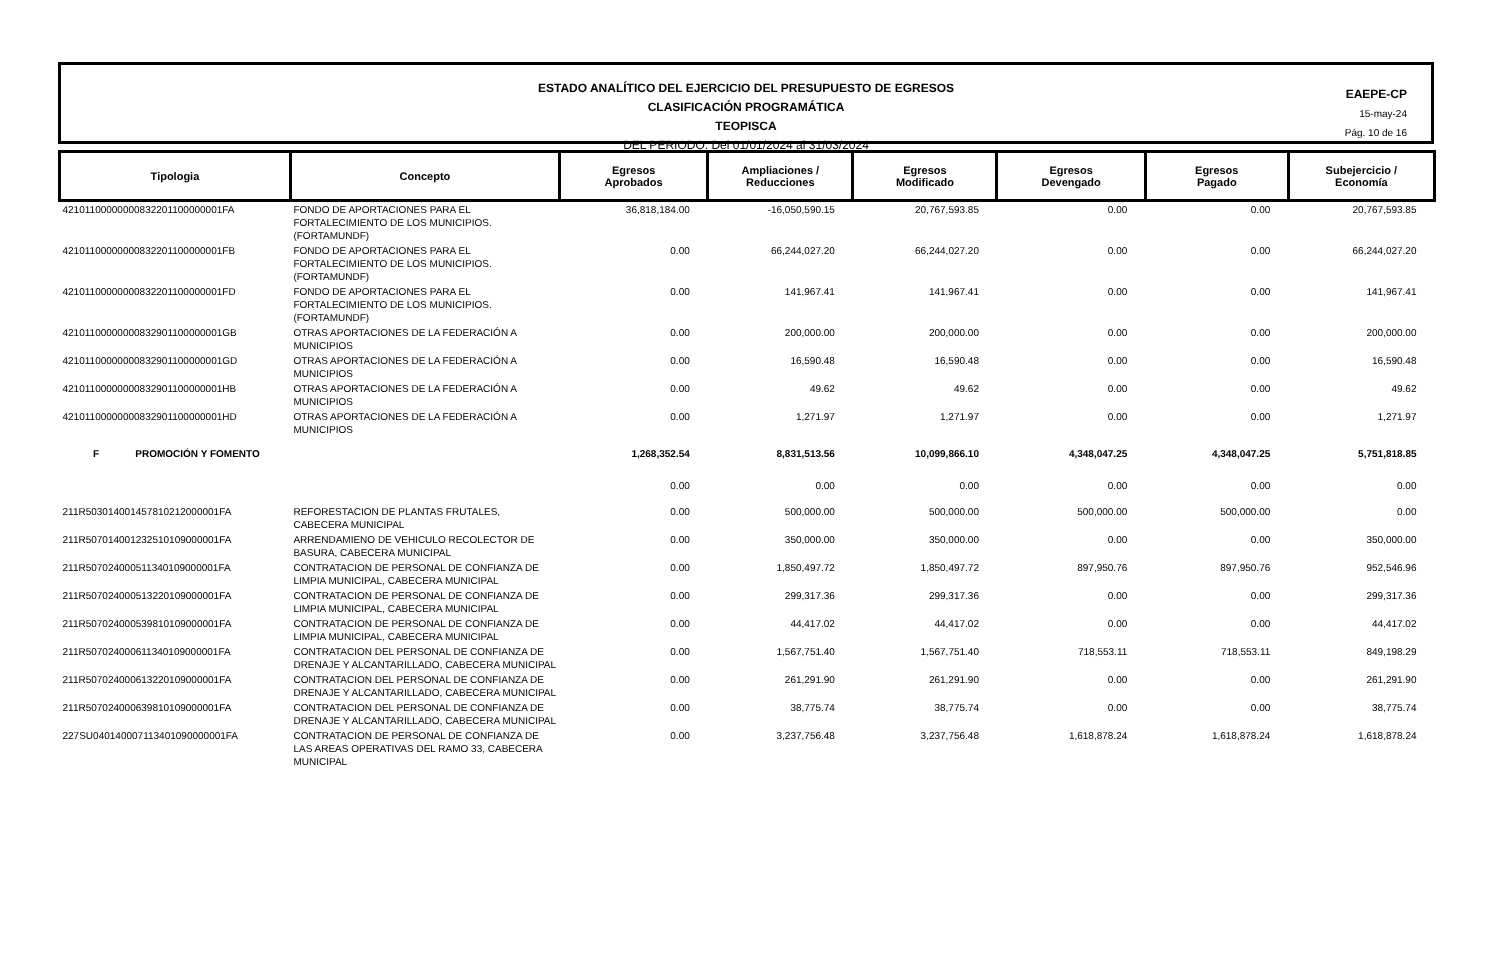ESTADO ANALÍTICO DEL EJERCICIO DEL PRESUPUESTO DE EGRESOS
CLASIFICACIÓN PROGRAMÁTICA
TEOPISCA
DEL PERIODO: Del 01/01/2024 al 31/03/2024
EAEPE-CP
15-may-24
Pág. 10 de 16
| Tipologia | Concepto | Egresos Aprobados | Ampliaciones / Reducciones | Egresos Modificado | Egresos Devengado | Egresos Pagado | Subejercicio / Economía |
| --- | --- | --- | --- | --- | --- | --- | --- |
| 42101100000000832201100000001FA | FONDO DE APORTACIONES PARA EL FORTALECIMIENTO DE LOS MUNICIPIOS. (FORTAMUNDF) | 36,818,184.00 | -16,050,590.15 | 20,767,593.85 | 0.00 | 0.00 | 20,767,593.85 |
| 42101100000000832201100000001FB | FONDO DE APORTACIONES PARA EL FORTALECIMIENTO DE LOS MUNICIPIOS. (FORTAMUNDF) | 0.00 | 66,244,027.20 | 66,244,027.20 | 0.00 | 0.00 | 66,244,027.20 |
| 42101100000000832201100000001FD | FONDO DE APORTACIONES PARA EL FORTALECIMIENTO DE LOS MUNICIPIOS. (FORTAMUNDF) | 0.00 | 141,967.41 | 141,967.41 | 0.00 | 0.00 | 141,967.41 |
| 42101100000000832901100000001GB | OTRAS APORTACIONES DE LA FEDERACIÓN A MUNICIPIOS | 0.00 | 200,000.00 | 200,000.00 | 0.00 | 0.00 | 200,000.00 |
| 42101100000000832901100000001GD | OTRAS APORTACIONES DE LA FEDERACIÓN A MUNICIPIOS | 0.00 | 16,590.48 | 16,590.48 | 0.00 | 0.00 | 16,590.48 |
| 42101100000000832901100000001HB | OTRAS APORTACIONES DE LA FEDERACIÓN A MUNICIPIOS | 0.00 | 49.62 | 49.62 | 0.00 | 0.00 | 49.62 |
| 42101100000000832901100000001HD | OTRAS APORTACIONES DE LA FEDERACIÓN A MUNICIPIOS | 0.00 | 1,271.97 | 1,271.97 | 0.00 | 0.00 | 1,271.97 |
| F PROMOCIÓN Y FOMENTO | | 1,268,352.54 | 8,831,513.56 | 10,099,866.10 | 4,348,047.25 | 4,348,047.25 | 5,751,818.85 |
| | | 0.00 | 0.00 | 0.00 | 0.00 | 0.00 | 0.00 |
| 211R503014001457810212000001FA | REFORESTACION DE PLANTAS FRUTALES, CABECERA MUNICIPAL | 0.00 | 500,000.00 | 500,000.00 | 500,000.00 | 500,000.00 | 0.00 |
| 211R507014001232510109000001FA | ARRENDAMIENO DE VEHICULO RECOLECTOR DE BASURA, CABECERA MUNICIPAL | 0.00 | 350,000.00 | 350,000.00 | 0.00 | 0.00 | 350,000.00 |
| 211R507024000511340109000001FA | CONTRATACION DE PERSONAL DE CONFIANZA DE LIMPIA MUNICIPAL, CABECERA MUNICIPAL | 0.00 | 1,850,497.72 | 1,850,497.72 | 897,950.76 | 897,950.76 | 952,546.96 |
| 211R507024000513220109000001FA | CONTRATACION DE PERSONAL DE CONFIANZA DE LIMPIA MUNICIPAL, CABECERA MUNICIPAL | 0.00 | 299,317.36 | 299,317.36 | 0.00 | 0.00 | 299,317.36 |
| 211R507024000539810109000001FA | CONTRATACION DE PERSONAL DE CONFIANZA DE LIMPIA MUNICIPAL, CABECERA MUNICIPAL | 0.00 | 44,417.02 | 44,417.02 | 0.00 | 0.00 | 44,417.02 |
| 211R507024000611340109000001FA | CONTRATACION DEL PERSONAL DE CONFIANZA DE DRENAJE Y ALCANTARILLADO, CABECERA MUNICIPAL | 0.00 | 1,567,751.40 | 1,567,751.40 | 718,553.11 | 718,553.11 | 849,198.29 |
| 211R507024000613220109000001FA | CONTRATACION DEL PERSONAL DE CONFIANZA DE DRENAJE Y ALCANTARILLADO, CABECERA MUNICIPAL | 0.00 | 261,291.90 | 261,291.90 | 0.00 | 0.00 | 261,291.90 |
| 211R507024000639810109000001FA | CONTRATACION DEL PERSONAL DE CONFIANZA DE DRENAJE Y ALCANTARILLADO, CABECERA MUNICIPAL | 0.00 | 38,775.74 | 38,775.74 | 0.00 | 0.00 | 38,775.74 |
| 227SU040140007113401090000001FA | CONTRATACION DE PERSONAL DE CONFIANZA DE LAS AREAS OPERATIVAS DEL RAMO 33, CABECERA MUNICIPAL | 0.00 | 3,237,756.48 | 3,237,756.48 | 1,618,878.24 | 1,618,878.24 | 1,618,878.24 |